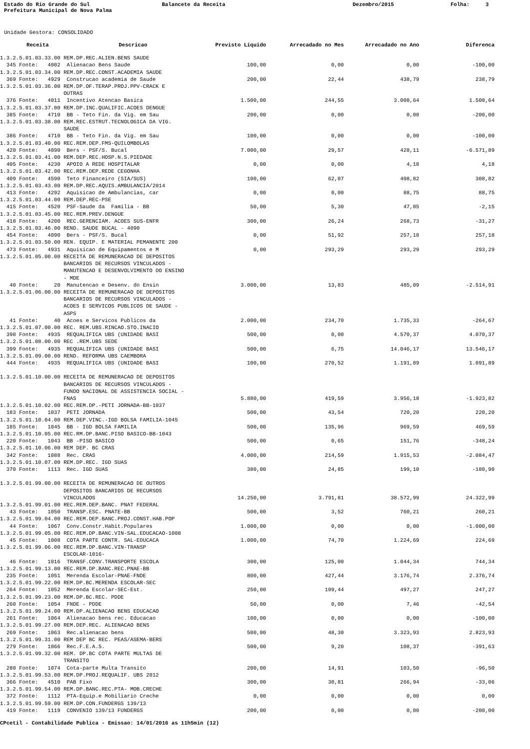Estado do Rio Grande do Sul
Balancete da Receita
Dezembro/2015
Folha: 3
Prefeitura Municipal de Nova Palma
Unidade Gestora: CONSOLIDADO
| Receita | Descricao | Previsto Liquido | Arrecadado no Mes | Arrecadado no Ano | Diferenca |
| --- | --- | --- | --- | --- | --- |
| 1.3.2.5.01.03.33.00 REM.DP.REC.ALIEN.BENS SAUDE | | | | | |
| 345 Fonte: 4002 Alienacao Bens Saude | | 100,00 | 0,00 | 0,00 | -100,00 |
| 1.3.2.5.01.03.34.00 REM.DP.REC.CONST.ACADEMIA SAUDE | | | | | |
| 369 Fonte: 4929 Construcao academia de Saude | | 200,00 | 22,44 | 438,79 | 238,79 |
| 1.3.2.5.01.03.36.00 REM.DP.OF.TERAP.PROJ.PPV-CRACK E OUTRAS | | | | | |
| 376 Fonte: 4011 Incentivo Atencao Basica | | 1.500,00 | 244,55 | 3.008,64 | 1.508,64 |
| 1.3.2.5.01.03.37.00 REM.DP.INC.QUALIFIC.ACOES DENGUE | | | | | |
| 385 Fonte: 4710 BB - Teto Fin. da Vig. em Sau | | 200,00 | 0,00 | 0,00 | -200,00 |
| 1.3.2.5.01.03.38.00 REM.REC.ESTRUT.TECNOLOGICA DA VIG. SAUDE | | | | | |
| 386 Fonte: 4710 BB - Teto Fin. da Vig. em Sau | | 100,00 | 0,00 | 0,00 | -100,00 |
| 1.3.2.5.01.03.40.00 REC.REM.DEP.FMS-QUILOMBOLAS | | | | | |
| 420 Fonte: 4090 Bers - PSF/S. Bucal | | 7.000,00 | 29,57 | 428,11 | -6.571,89 |
| 1.3.2.5.01.03.41.00 REM.DEP.REC.HOSP.N.S.PIEDADE | | | | | |
| 405 Fonte: 4230 APOIO A REDE HOSPITALAR | | 0,00 | 0,00 | 4,18 | 4,18 |
| 1.3.2.5.01.03.42.00 REC.REM.DEP.REDE CEGONHA | | | | | |
| 409 Fonte: 4590 Teto Financeiro (SIA/SUS) | | 100,00 | 62,07 | 408,82 | 308,82 |
| 1.3.2.5.01.03.43.00 REM.DP.REC.AQUIS.AMBULANCIA/2014 | | | | | |
| 413 Fonte: 4292 Aquisicao de Ambulancias, car | | 0,00 | 0,00 | 88,75 | 88,75 |
| 1.3.2.5.01.03.44.00 REM.DEP.REC-PSE | | | | | |
| 415 Fonte: 4520 PSF-Saude da Familia - BB | | 50,00 | 5,30 | 47,85 | -2,15 |
| 1.3.2.5.01.03.45.00 REC.REM.PREV.DENGUE | | | | | |
| 418 Fonte: 4200 REC.GERENCIAM. ACOES SUS-ENFR | | 300,00 | 26,24 | 268,73 | -31,27 |
| 1.3.2.5.01.03.46.00 REND. SAUDE BUCAL - 4090 | | | | | |
| 454 Fonte: 4090 Bers - PSF/S. Bucal | | 0,00 | 51,92 | 257,18 | 257,18 |
| 1.3.2.5.01.03.50.00 REN. EQUIP. E MATERIAL PEMANENTE 200 | | | | | |
| 473 Fonte: 4931 Aquisicao de Equipamentos e M | | 0,00 | 293,29 | 293,29 | 293,29 |
| 1.3.2.5.01.05.00.00 RECEITA DE REMUNERACAO DE DEPOSITOS BANCARIOS DE RECURSOS VINCULADOS - MANUTENCAO E DESENVOLVIMENTO DO ENSINO - MDE | | | | | |
| 40 Fonte: 20 Manutencao e Desenv. do Ensin | | 3.000,00 | 13,83 | 485,09 | -2.514,91 |
| 1.3.2.5.01.06.00.00 RECEITA DE REMUNERACAO DE DEPOSITOS BANCARIOS DE RECURSOS VINCULADOS - ACOES E SERVICOS PUBLICOS DE SAUDE - ASPS | | | | | |
| 41 Fonte: 40 Acoes e Servicos Publicos da | | 2.000,00 | 234,70 | 1.735,33 | -264,67 |
| 1.3.2.5.01.07.00.00 REC. REM.UBS.RINCAO.STO.INACIO | | | | | |
| 398 Fonte: 4935 REQUALIFICA UBS (UNIDADE BASI | | 500,00 | 0,00 | 4.570,37 | 4.070,37 |
| 1.3.2.5.01.08.00.00 REC .REM.UBS SEDE | | | | | |
| 399 Fonte: 4935 REQUALIFICA UBS (UNIDADE BASI | | 500,00 | 6,75 | 14.046,17 | 13.546,17 |
| 1.3.2.5.01.09.00.00 REND. REFORMA UBS CAEMBORA | | | | | |
| 444 Fonte: 4935 REQUALIFICA UBS (UNIDADE BASI | | 100,00 | 270,52 | 1.191,89 | 1.091,89 |
| 1.3.2.5.01.10.00.00 RECEITA DE REMUNERACAO DE DEPOSITOS BANCARIOS DE RECURSOS VINCULADOS - FUNDO NACIONAL DE ASSISTENCIA SOCIAL - FNAS | | 5.880,00 | 419,59 | 3.956,18 | -1.923,82 |
| 1.3.2.5.01.10.02.00 REC.REM.DP.-PETI JORNADA-BB-1037 | | | | | |
| 183 Fonte: 1037 PETI JORNADA | | 500,00 | 43,54 | 720,20 | 220,20 |
| 1.3.2.5.01.10.04.00 REM.DEP.VINC.-IGD BOLSA FAMILIA-1045 | | | | | |
| 185 Fonte: 1045 BB - IGD BOLSA FAMILIA | | 500,00 | 135,96 | 969,59 | 469,59 |
| 1.3.2.5.01.10.05.00 REC.RM.DP.BANC.PISO BASICO-BB-1043 | | | | | |
| 220 Fonte: 1043 BB -PISO BASICO | | 500,00 | 0,65 | 151,76 | -348,24 |
| 1.3.2.5.01.10.06.00 REM DEP. BC CRAS | | | | | |
| 342 Fonte: 1088 Rec. CRAS | | 4.000,00 | 214,59 | 1.915,53 | -2.084,47 |
| 1.3.2.5.01.10.07.00 REM.DP.REC. IGD SUAS | | | | | |
| 370 Fonte: 1113 Rec. IGD SUAS | | 380,00 | 24,85 | 199,10 | -180,90 |
| 1.3.2.5.01.99.00.00 RECEITA DE REMUNERACAO DE OUTROS DEPOSITOS BANCARIOS DE RECURSOS VINCULADOS | | 14.250,00 | 3.791,81 | 38.572,99 | 24.322,99 |
| 1.3.2.5.01.99.01.00 REC.REM.DEP.BANC. PNAT FEDERAL | | | | | |
| 43 Fonte: 1050 TRANSP.ESC. PNATE-BB | | 500,00 | 3,52 | 760,21 | 260,21 |
| 1.3.2.5.01.99.04.00 REC.REM.DEP.BANC.PROJ.CONST.HAB.POP | | | | | |
| 44 Fonte: 1067 Conv.Constr.Habit.Populares | | 1.000,00 | 0,00 | 0,00 | -1.000,00 |
| 1.3.2.5.01.99.05.00 REC.REM.DP.BANC.VIN-SAL.EDUCACAO-1008 | | | | | |
| 45 Fonte: 1008 COTA PARTE CONTR. SAL-EDUCACA | | 1.000,00 | 74,70 | 1.224,69 | 224,69 |
| 1.3.2.5.01.99.06.00 REC.REM.DP.BANC.VIN-TRANSP ESCOLAR-1016- | | | | | |
| 46 Fonte: 1016 TRANSF.CONV.TRANSPORTE ESCOLA | | 300,00 | 125,00 | 1.044,34 | 744,34 |
| 1.3.2.5.01.99.13.00 REC.REM.DP.BANC.REC.PNAE-BB | | | | | |
| 235 Fonte: 1051 Merenda Escolar-PNAE-FNDE | | 800,00 | 427,44 | 3.176,74 | 2.376,74 |
| 1.3.2.5.01.99.22.00 REM.DP.BC.MERENDA ESCOLAR-SEC | | | | | |
| 264 Fonte: 1052 Merenda Escolar-SEC-Est. | | 250,00 | 109,44 | 497,27 | 247,27 |
| 1.3.2.5.01.99.23.00 REM.DP.BC.REC. PDDE | | | | | |
| 260 Fonte: 1054 FNDE - PDDE | | 50,00 | 0,00 | 7,46 | -42,54 |
| 1.3.2.5.01.99.24.00 REM.DP.ALIENACAO BENS EDUCACAO | | | | | |
| 261 Fonte: 1064 Alienacao bens rec. Educacao | | 100,00 | 0,00 | 0,00 | -100,00 |
| 1.3.2.5.01.99.27.00 REM.DEP.REC. ALIENACAO BENS | | | | | |
| 269 Fonte: 1063 Rec.alienacao bens | | 500,00 | 48,30 | 3.323,93 | 2.823,93 |
| 1.3.2.5.01.99.31.00 REM DEP BC REC. PEAS/ASEMA-BERS | | | | | |
| 279 Fonte: 1066 Rec.F.E.A.S. | | 500,00 | 9,20 | 108,37 | -391,63 |
| 1.3.2.5.01.99.32.00 REM. DP.BC COTA PARTE MULTAS DE TRANSITO | | | | | |
| 280 Fonte: 1074 Cota-parte Multa Transito | | 200,00 | 14,91 | 103,50 | -96,50 |
| 1.3.2.5.01.99.53.00 REM.DP.PROJ.REQUALIF. UBS 2012 | | | | | |
| 366 Fonte: 4510 PAB Fixo | | 300,00 | 30,81 | 266,94 | -33,06 |
| 1.3.2.5.01.99.54.00 REM.DP.BANC.REC.PTA- MOB.CRECHE | | | | | |
| 372 Fonte: 1112 PTA-Equip.e Mobiliario Creche | | 0,00 | 0,00 | 0,00 | 0,00 |
| 1.3.2.5.01.99.59.00 REM.DP.CON.FUNDERGS 139/13 | | | | | |
| 419 Fonte: 1119 CONVENIO 139/13 FUNDERGS | | 200,00 | 0,00 | 0,00 | -200,00 |
CPcetil - Contabilidade Publica - Emissao: 14/01/2016 as 11h5min (12)